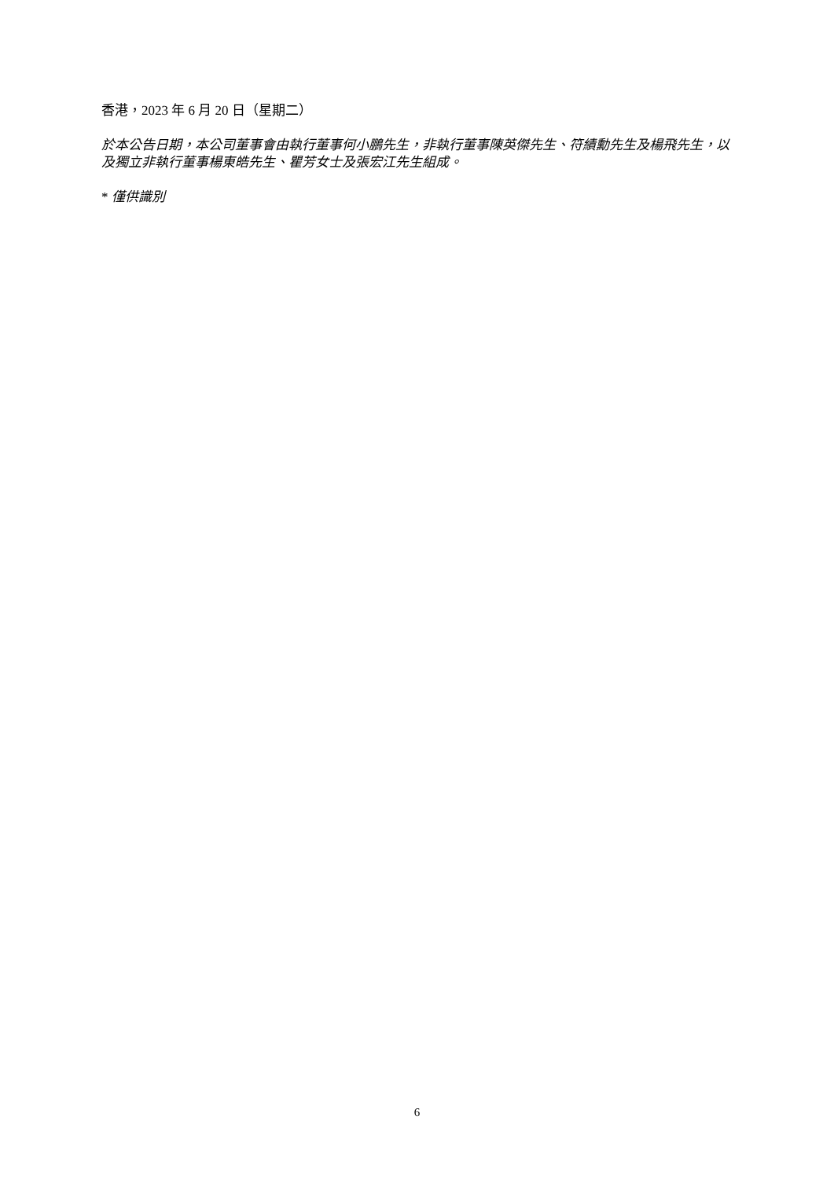香港，2023 年 6 月 20 日（星期二）
於本公告日期，本公司董事會由執行董事何小鵬先生，非執行董事陳英傑先生、符績勳先生及楊飛先生，以及獨立非執行董事楊東皓先生、瞿芳女士及張宏江先生組成。
* 僅供識別
6